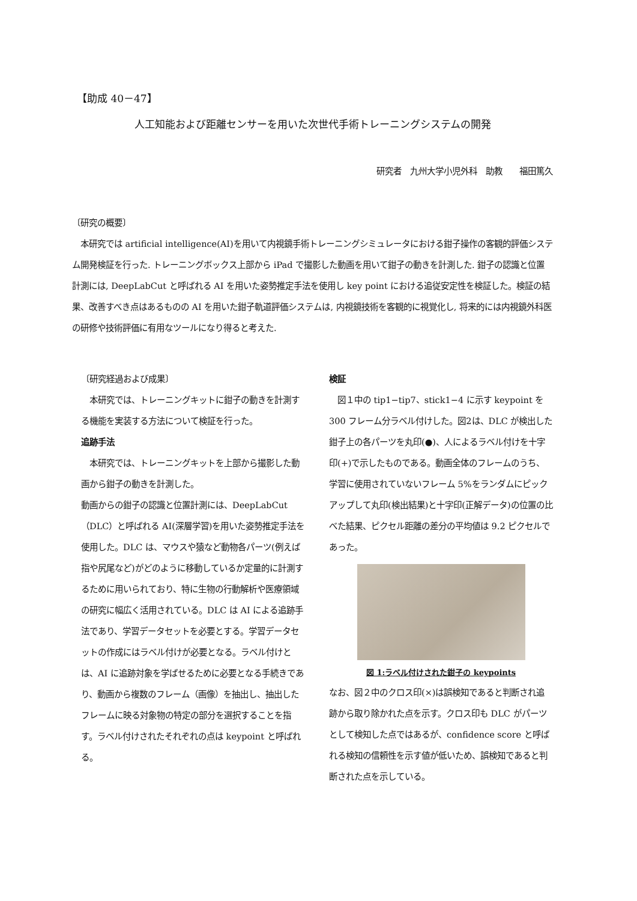【助成 40－47】
人工知能および距離センサーを用いた次世代手術トレーニングシステムの開発
研究者　九州大学小児外科　助教　　福田篤久
〔研究の概要〕
　本研究では artificial intelligence(AI)を用いて内視鏡手術トレーニングシミュレータにおける鉗子操作の客観的評価システム開発検証を行った. トレーニングボックス上部から iPad で撮影した動画を用いて鉗子の動きを計測した. 鉗子の認識と位置計測には, DeepLabCut と呼ばれる AI を用いた姿勢推定手法を使用し key point における追従安定性を検証した。検証の結果、改善すべき点はあるものの AI を用いた鉗子軌道評価システムは, 内視鏡技術を客観的に視覚化し, 将来的には内視鏡外科医の研修や技術評価に有用なツールになり得ると考えた.
〔研究経過および成果〕
　本研究では、トレーニングキットに鉗子の動きを計測する機能を実装する方法について検証を行った。
追跡手法
　本研究では、トレーニングキットを上部から撮影した動画から鉗子の動きを計測した。
動画からの鉗子の認識と位置計測には、DeepLabCut（DLC）と呼ばれる AI(深層学習)を用いた姿勢推定手法を使用した。DLC は、マウスや猿など動物各パーツ(例えば指や尻尾など)がどのように移動しているか定量的に計測するために用いられており、特に生物の行動解析や医療領域の研究に幅広く活用されている。DLC は AI による追跡手法であり、学習データセットを必要とする。学習データセットの作成にはラベル付けが必要となる。ラベル付けとは、AI に追跡対象を学ばせるために必要となる手続きであり、動画から複数のフレーム（画像）を抽出し、抽出したフレームに映る対象物の特定の部分を選択することを指す。ラベル付けされたそれぞれの点は keypoint と呼ばれる。
検証
　図１中の tip1−tip7、stick1−4 に示す keypoint を 300 フレーム分ラベル付けした。図2は、DLC が検出した鉗子上の各パーツを丸印(●)、人によるラベル付けを十字印(+)で示したものである。動画全体のフレームのうち、学習に使用されていないフレーム 5%をランダムにピックアップして丸印(検出結果)と十字印(正解データ)の位置の比べた結果、ピクセル距離の差分の平均値は 9.2 ピクセルであった。
図 1:ラベル付けされた鉗子の keypoints
なお、図２中のクロス印(×)は誤検知であると判断され追跡から取り除かれた点を示す。クロス印も DLC がパーツとして検知した点ではあるが、confidence score と呼ばれる検知の信頼性を示す値が低いため、誤検知であると判断された点を示している。